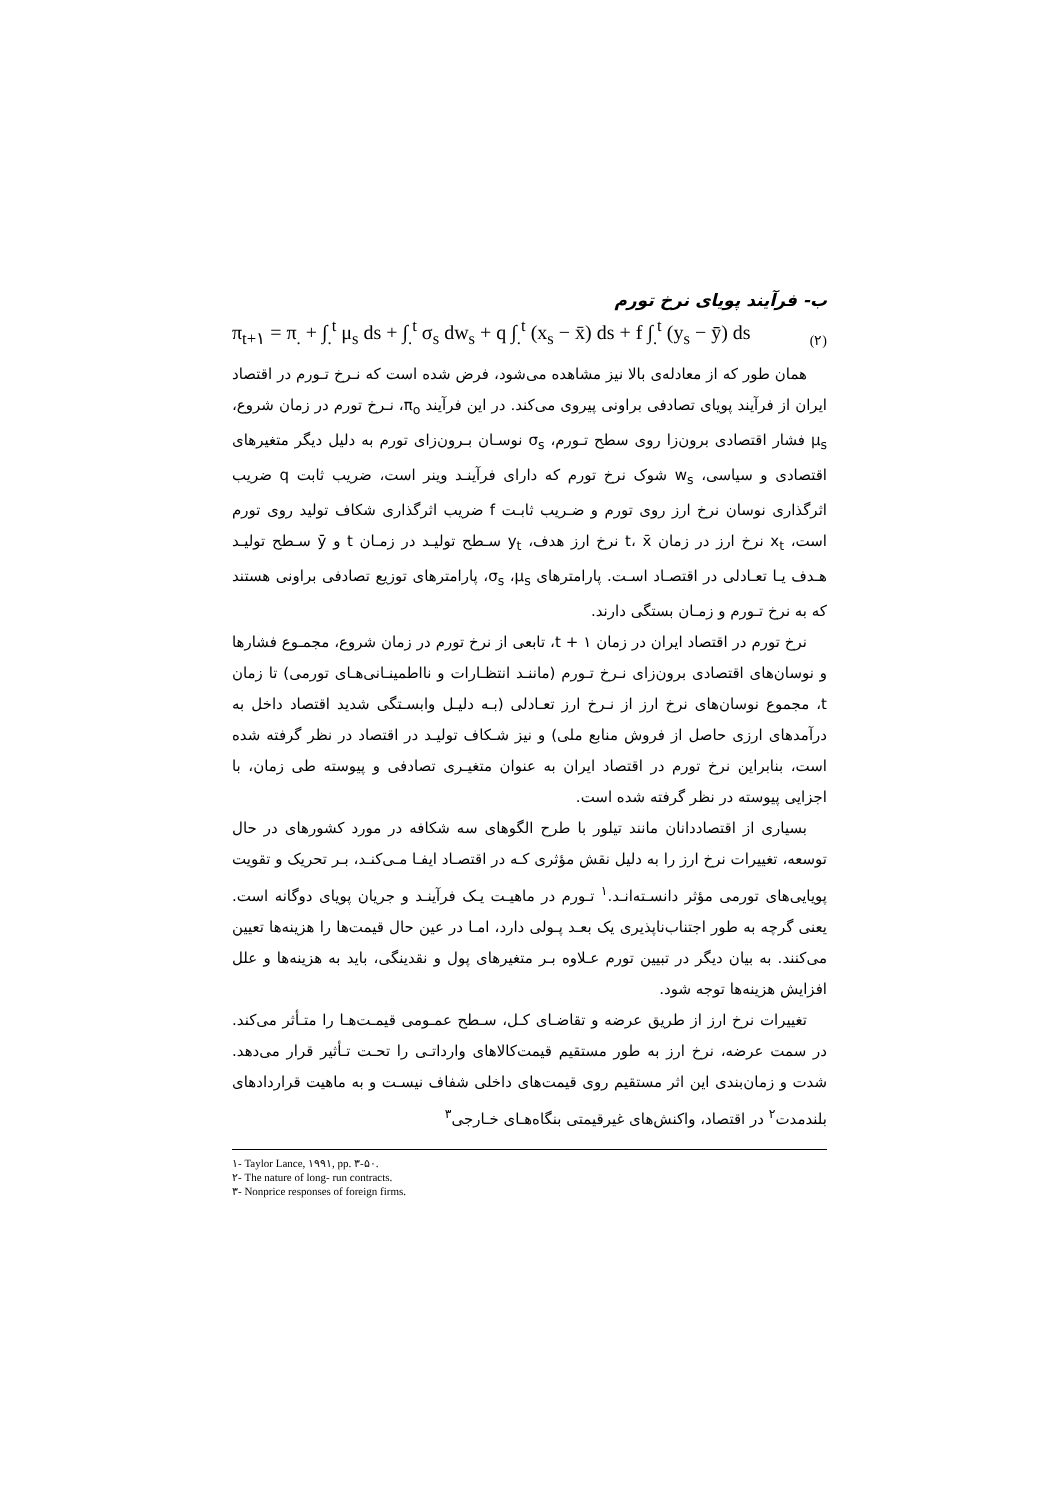ب- فرآیند پویای نرخ تورم
π<sub>t+۱</sub> = π<sub>.</sub> + ∫<sub>.</sub><sup>t</sup> μ<sub>s</sub> ds + ∫<sub>.</sub><sup>t</sup> σ<sub>s</sub> dw<sub>s</sub> + q ∫<sub>.</sub><sup>t</sup> (x<sub>s</sub> − x̄) ds + f ∫<sub>.</sub><sup>t</sup> (y<sub>s</sub> − ȳ) ds
(۲)
همان طور که از معادله‌ی بالا نیز مشاهده می‌شود، فرض شده است که نـرخ تـورم در اقتصاد ایران از فرآیند پویای تصادفی براونی پیروی می‌کند. در این فرآیند π<sub>o</sub>، نـرخ تورم در زمان شروع، μ<sub>s</sub> فشار اقتصادی برون‌زا روی سطح تـورم، σ<sub>s</sub> نوسـان بـرون‌زای تورم به دلیل دیگر متغیرهای اقتصادی و سیاسی، w<sub>s</sub> شوک نرخ تورم که دارای فرآینـد وینر است، ضریب ثابت q ضریب اثرگذاری نوسان نرخ ارز روی تورم و ضـریب ثابـت f ضریب اثرگذاری شکاف تولید روی تورم است، x<sub>t</sub> نرخ ارز در زمان t، x̄ نرخ ارز هدف، y<sub>t</sub> سـطح تولیـد در زمـان t و ȳ سـطح تولیـد هـدف یـا تعـادلی در اقتصـاد اسـت. پارامترهای σ<sub>s</sub> ،μ<sub>s</sub>، پارامترهای توزیع تصادفی براونی هستند که به نرخ تـورم و زمـان بستگی دارند.
نرخ تورم در اقتصاد ایران در زمان t + ۱، تابعی از نرخ تورم در زمان شروع، مجمـوع فشارها و نوسان‌های اقتصادی برون‌زای نـرخ تـورم (ماننـد انتظـارات و نااطمینـانی‌هـای تورمی) تا زمان t، مجموع نوسان‌های نرخ ارز از نـرخ ارز تعـادلی (بـه دلیـل وابسـتگی شدید اقتصاد داخل به درآمدهای ارزی حاصل از فروش منابع ملی) و نیز شـکاف تولیـد در اقتصاد در نظر گرفته شده است، بنابراین نرخ تورم در اقتصاد ایران به عنوان متغیـری تصادفی و پیوسته طی زمان، با اجزایی پیوسته در نظر گرفته شده است.
بسیاری از اقتصاددانان مانند تیلور با طرح الگوهای سه شکافه در مورد کشورهای در حال توسعه، تغییرات نرخ ارز را به دلیل نقش مؤثری کـه در اقتصـاد ایفـا مـی‌کنـد، بـر تحریک و تقویت پویایی‌های تورمی مؤثر دانسـته‌انـد.<sup>۱</sup> تـورم در ماهیـت یـک فرآینـد و جریان پویای دوگانه است. یعنی گرچه به طور اجتناب‌ناپذیری یک بعـد پـولی دارد، امـا در عین حال قیمت‌ها را هزینه‌ها تعیین می‌کنند. به بیان دیگر در تبیین تورم عـلاوه بـر متغیرهای پول و نقدینگی، باید به هزینه‌ها و علل افزایش هزینه‌ها توجه شود.
تغییرات نرخ ارز از طریق عرضه و تقاضـای کـل، سـطح عمـومی قیمـت‌هـا را متـأثر می‌کند. در سمت عرضه، نرخ ارز به طور مستقیم قیمت‌کالاهای وارداتـی را تحـت تـأثیر قرار می‌دهد. شدت و زمان‌بندی این اثر مستقیم روی قیمت‌های داخلی شفاف نیسـت و به ماهیت قراردادهای بلندمدت<sup>۲</sup> در اقتصاد، واکنش‌های غیرقیمتی بنگاه‌هـای خـارجی<sup>۳</sup>
۱- Taylor Lance, ۱۹۹۱, pp. ۳-۵۰.
۲- The nature of long- run contracts.
۳- Nonprice responses of foreign firms.